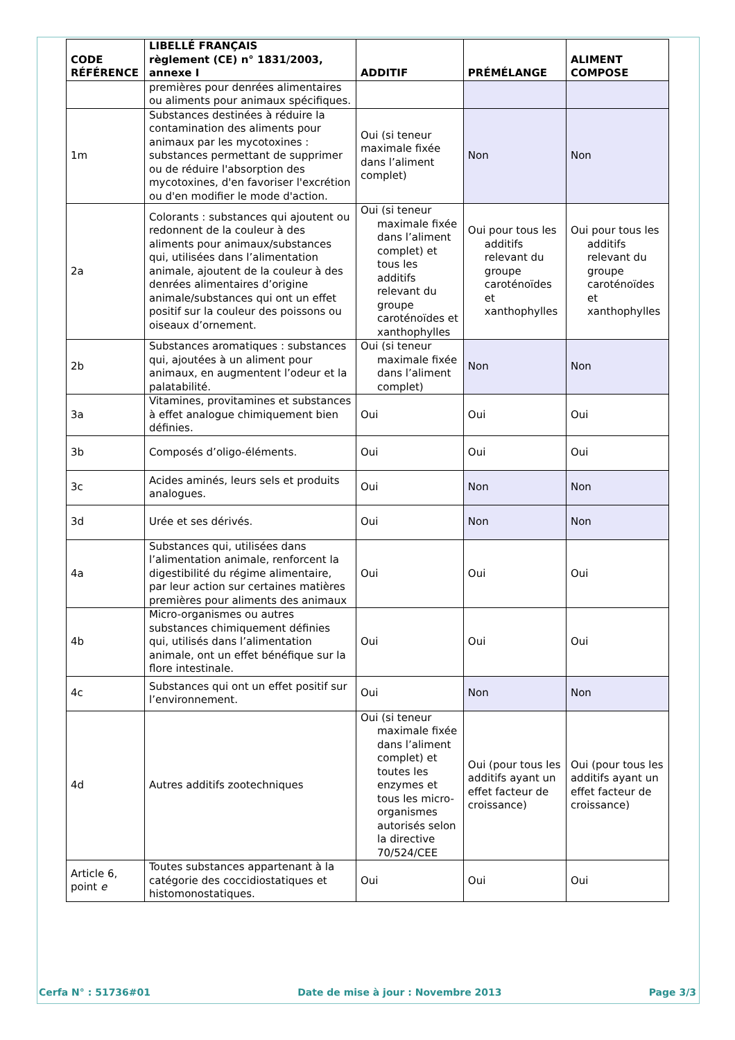| CODE RÉFÉRENCE | LIBELLÉ FRANÇAIS règlement (CE) n° 1831/2003, annexe I | ADDITIF | PRÉMÉLANGE | ALIMENT COMPOSE |
| --- | --- | --- | --- | --- |
| | premières pour denrées alimentaires ou aliments pour animaux spécifiques. | | | |
| 1m | Substances destinées à réduire la contamination des aliments pour animaux par les mycotoxines : substances permettant de supprimer ou de réduire l'absorption des mycotoxines, d'en favoriser l'excrétion ou d'en modifier le mode d'action. | Oui (si teneur maximale fixée dans l’aliment complet) | Non | Non |
| 2a | Colorants : substances qui ajoutent ou redonnent de la couleur à des aliments pour animaux/substances qui, utilisées dans l’alimentation animale, ajoutent de la couleur à des denrées alimentaires d’origine animale/substances qui ont un effet positif sur la couleur des poissons ou oiseaux d’ornement. | Oui (si teneur maximale fixée dans l’aliment complet) et tous les additifs relevant du groupe caroténoïdes et xanthophylles | Oui pour tous les additifs relevant du groupe caroténoïdes et xanthophylles | Oui pour tous les additifs relevant du groupe caroténoïdes et xanthophylles |
| 2b | Substances aromatiques : substances qui, ajoutées à un aliment pour animaux, en augmentent l’odeur et la palatabilité. | Oui (si teneur maximale fixée dans l’aliment complet) | Non | Non |
| 3a | Vitamines, provitamines et substances à effet analogue chimiquement bien définies. | Oui | Oui | Oui |
| 3b | Composés d’oligo-éléments. | Oui | Oui | Oui |
| 3c | Acides aminés, leurs sels et produits analogues. | Oui | Non | Non |
| 3d | Urée et ses dérivés. | Oui | Non | Non |
| 4a | Substances qui, utilisées dans l’alimentation animale, renforcent la digestibilité du régime alimentaire, par leur action sur certaines matières premières pour aliments des animaux | Oui | Oui | Oui |
| 4b | Micro-organismes ou autres substances chimiquement définies qui, utilisés dans l’alimentation animale, ont un effet bénéfique sur la flore intestinale. | Oui | Oui | Oui |
| 4c | Substances qui ont un effet positif sur l’environnement. | Oui | Non | Non |
| 4d | Autres additifs zootechniques | Oui (si teneur maximale fixée dans l’aliment complet) et toutes les enzymes et tous les micro-organismes autorisés selon la directive 70/524/CEE | Oui (pour tous les additifs ayant un effet facteur de croissance) | Oui (pour tous les additifs ayant un effet facteur de croissance) |
| Article 6, point e | Toutes substances appartenant à la catégorie des coccidiostatiques et histomonostatiques. | Oui | Oui | Oui |
Cerfa N° : 51736#01 Date de mise à jour : Novembre 2013 Page 3/3